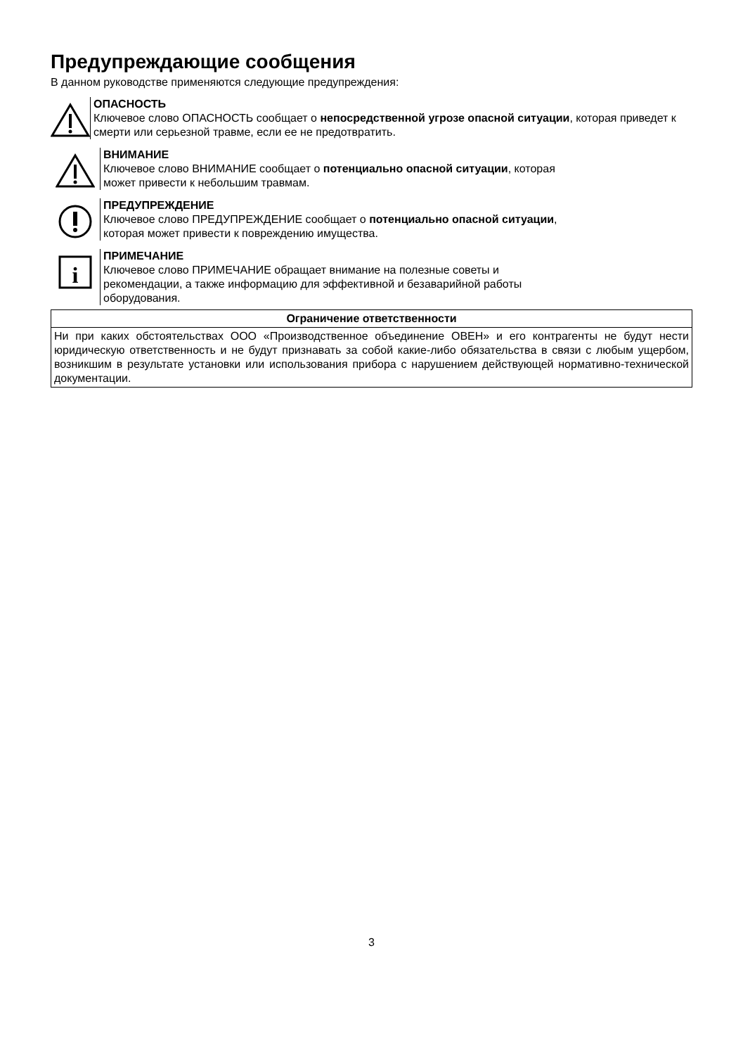Предупреждающие сообщения
В данном руководстве применяются следующие предупреждения:
ОПАСНОСТЬ
Ключевое слово ОПАСНОСТЬ сообщает о непосредственной угрозе опасной ситуации, которая приведет к смерти или серьезной травме, если ее не предотвратить.
ВНИМАНИЕ
Ключевое слово ВНИМАНИЕ сообщает о потенциально опасной ситуации, которая
может привести к небольшим травмам.
ПРЕДУПРЕЖДЕНИЕ
Ключевое слово ПРЕДУПРЕЖДЕНИЕ сообщает о потенциально опасной ситуации,
которая может привести к повреждению имущества.
i
ПРИМЕЧАНИЕ
Ключевое слово ПРИМЕЧАНИЕ обращает внимание на полезные советы и
рекомендации, а также информацию для эффективной и безаварийной работы
оборудования.
| Ограничение ответственности |
| --- |
| Ни при каких обстоятельствах ООО «Производственное объединение ОВЕН» и его контрагенты не будут нести юридическую ответственность и не будут признавать за собой какие-либо обязательства в связи с любым ущербом, возникшим в результате установки или использования прибора с нарушением действующей нормативно-технической документации. |
3